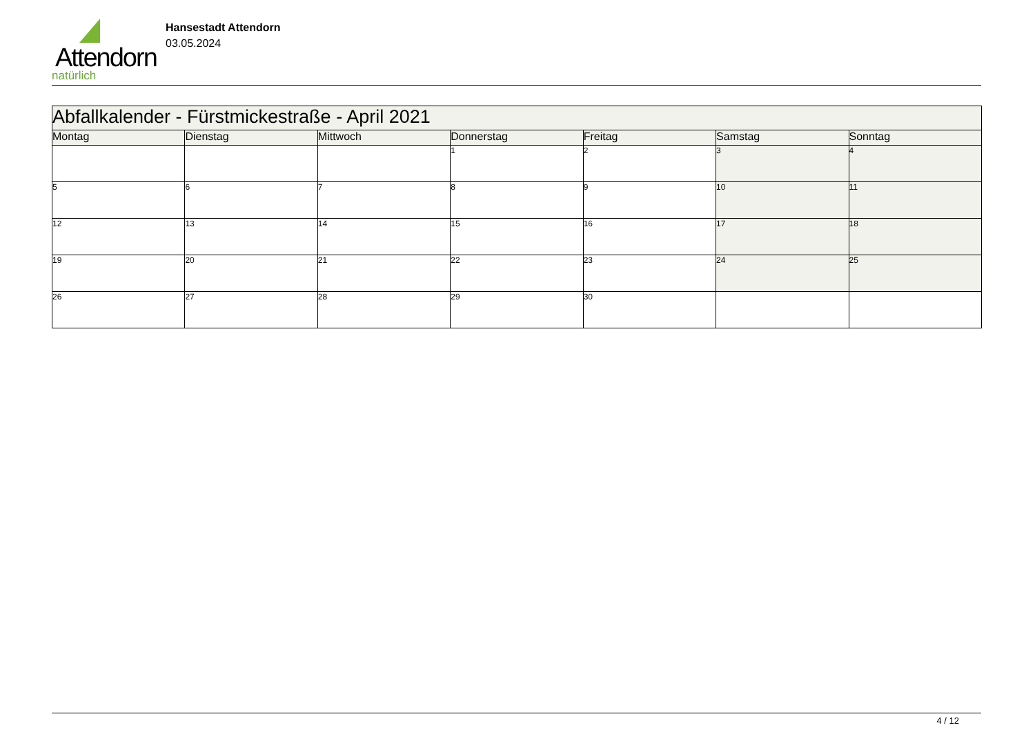Attendorn
natürlich
Hansestadt Attendorn
03.05.2024
| Abfallkalender - Fürstmickestraße - April 2021 | | | | | | |
| --- | --- | --- | --- | --- | --- | --- |
| Montag | Dienstag | Mittwoch | Donnerstag | Freitag | Samstag | Sonntag |
| | | | 1 | 2 | 3 | 4 |
| 5 | 6 | 7 | 8 | 9 | 10 | 11 |
| 12 | 13 | 14 | 15 | 16 | 17 | 18 |
| 19 | 20 | 21 | 22 | 23 | 24 | 25 |
| 26 | 27 | 28 | 29 | 30 | | |
4 / 12